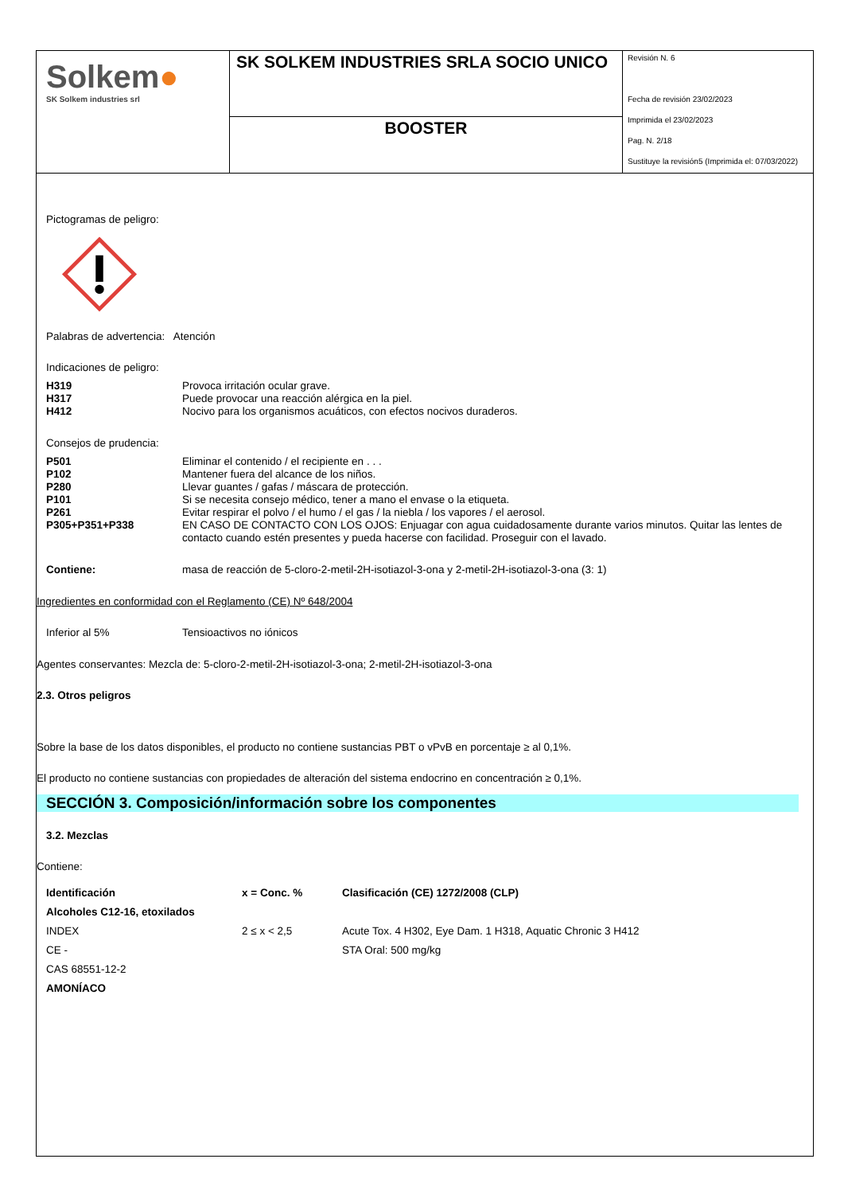Solkem●
SK Solkem industries srl
SK SOLKEM INDUSTRIES SRLA SOCIO UNICO
BOOSTER
Revisión N. 6
Fecha de revisión 23/02/2023
Imprimida el 23/02/2023
Pag. N. 2/18
Sustituye la revisión5 (Imprimida el: 07/03/2022)
Pictogramas de peligro:
Palabras de advertencia: Atención
Indicaciones de peligro:
| H319 | Provoca irritación ocular grave. |
| H317 | Puede provocar una reacción alérgica en la piel. |
| H412 | Nocivo para los organismos acuáticos, con efectos nocivos duraderos. |
Consejos de prudencia:
| P501 | Eliminar el contenido / el recipiente en . . . |
| P102 | Mantener fuera del alcance de los niños. |
| P280 | Llevar guantes / gafas / máscara de protección. |
| P101 | Si se necesita consejo médico, tener a mano el envase o la etiqueta. |
| P261 | Evitar respirar el polvo / el humo / el gas / la niebla / los vapores / el aerosol. |
| P305+P351+P338 | EN CASO DE CONTACTO CON LOS OJOS: Enjuagar con agua cuidadosamente durante varios minutos. Quitar las lentes de contacto cuando estén presentes y pueda hacerse con facilidad. Proseguir con el lavado. |
| Contiene: | masa de reacción de 5-cloro-2-metil-2H-isotiazol-3-ona y 2-metil-2H-isotiazol-3-ona (3: 1) |
Ingredientes en conformidad con el Reglamento (CE) Nº 648/2004
| Inferior al 5% | Tensioactivos no iónicos |
Agentes conservantes: Mezcla de: 5-cloro-2-metil-2H-isotiazol-3-ona; 2-metil-2H-isotiazol-3-ona
2.3. Otros peligros
Sobre la base de los datos disponibles, el producto no contiene sustancias PBT o vPvB en porcentaje ≥ al 0,1%.
El producto no contiene sustancias con propiedades de alteración del sistema endocrino en concentración ≥ 0,1%.
SECCIÓN 3. Composición/información sobre los componentes
3.2. Mezclas
Contiene:
| Identificación | x = Conc. % | Clasificación (CE) 1272/2008 (CLP) |
| --- | --- | --- |
| Alcoholes C12-16, etoxilados | | |
| INDEX | 2 ≤ x < 2,5 | Acute Tox. 4 H302, Eye Dam. 1 H318, Aquatic Chronic 3 H412 |
| CE - | | STA Oral: 500 mg/kg |
| CAS 68551-12-2 | | |
| AMONÍACO | | |